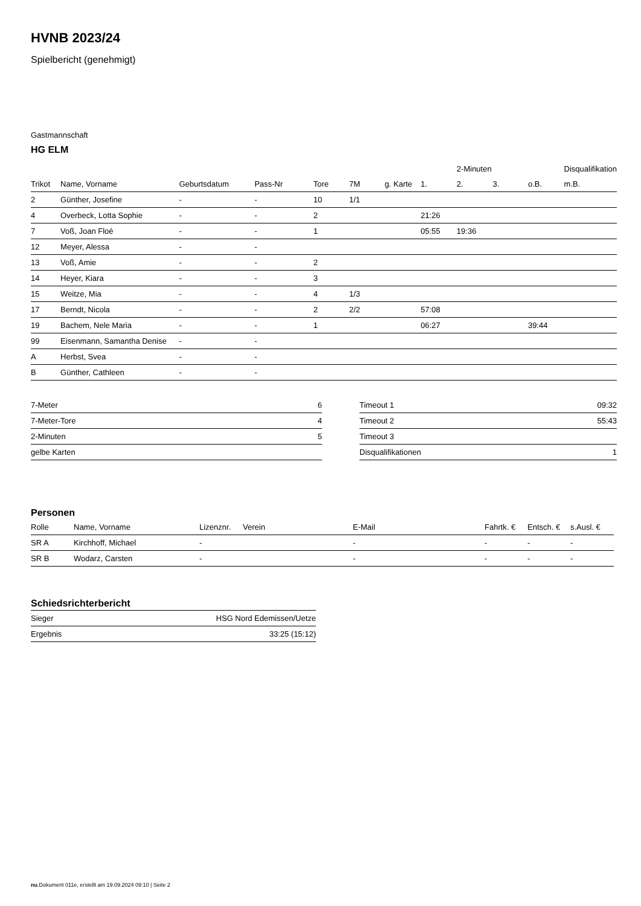HVNB 2023/24
Spielbericht (genehmigt)
Gastmannschaft
HG ELM
| | | | | | | | | 2-Minuten | | | Disqualifikation |
| --- | --- | --- | --- | --- | --- | --- | --- | --- | --- | --- | --- |
| Trikot | Name, Vorname | Geburtsdatum | Pass-Nr | Tore | 7M | g. Karte | 1. | 2. | 3. | o.B. | m.B. |
| 2 | Günther, Josefine | - | - | 10 | 1/1 | | | | | | |
| 4 | Overbeck, Lotta Sophie | - | - | 2 | | | 21:26 | | | | |
| 7 | Voß, Joan Floé | - | - | 1 | | | 05:55 | 19:36 | | | |
| 12 | Meyer, Alessa | - | - | | | | | | | | |
| 13 | Voß, Amie | - | - | 2 | | | | | | | |
| 14 | Heyer, Kiara | - | - | 3 | | | | | | | |
| 15 | Weitze, Mia | - | - | 4 | 1/3 | | | | | | |
| 17 | Berndt, Nicola | - | - | 2 | 2/2 | | 57:08 | | | | |
| 19 | Bachem, Nele Maria | - | - | 1 | | | 06:27 | | | 39:44 | |
| 99 | Eisenmann, Samantha Denise | - | - | | | | | | | | |
| A | Herbst, Svea | - | - | | | | | | | | |
| B | Günther, Cathleen | - | - | | | | | | | | |
| 7-Meter | 6 |
| 7-Meter-Tore | 4 |
| 2-Minuten | 5 |
| gelbe Karten | |
| Timeout 1 | 09:32 |
| Timeout 2 | 55:43 |
| Timeout 3 | |
| Disqualifikationen | 1 |
Personen
| Rolle | Name, Vorname | Lizenznr. | Verein | E-Mail | Fahrtk. € | Entsch. € | s.Ausl. € |
| --- | --- | --- | --- | --- | --- | --- | --- |
| SR A | Kirchhoff, Michael | - | | - | - | - | - |
| SR B | Wodarz, Carsten | - | | - | - | - | - |
Schiedsrichterbericht
| Sieger | HSG Nord Edemissen/Uetze |
| Ergebnis | 33:25 (15:12) |
nu.Dokument 011e, erstellt am 19.09.2024 09:10 | Seite 2